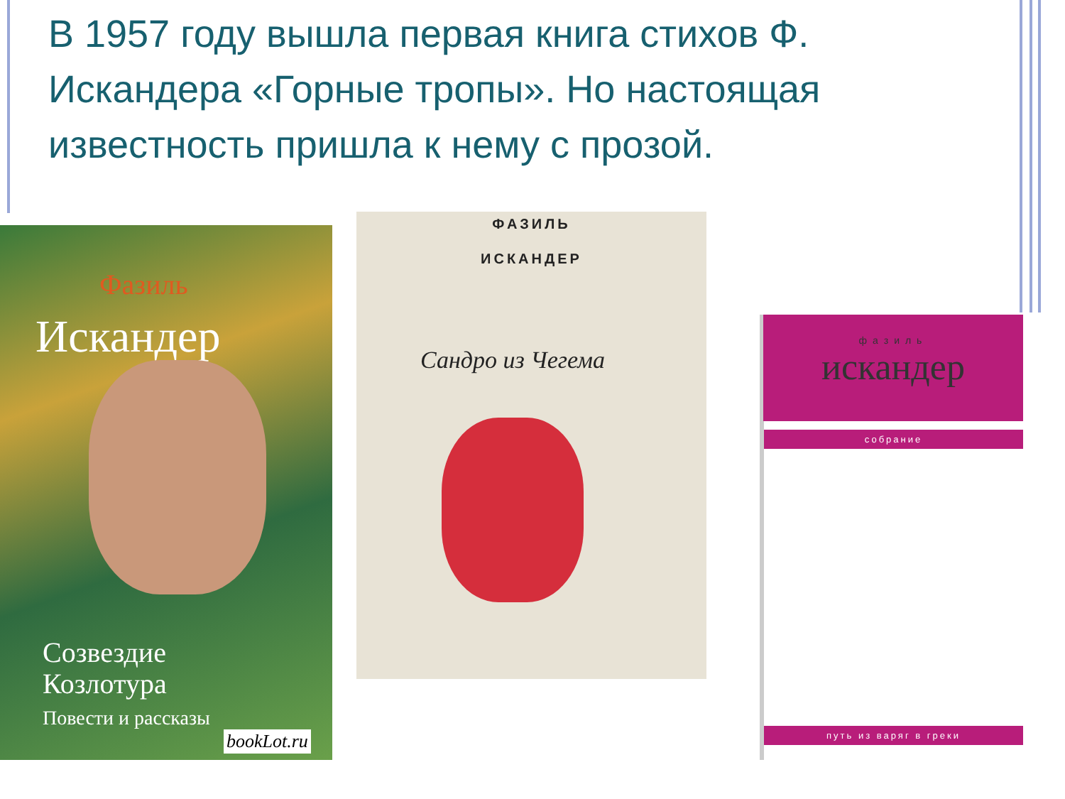В 1957 году вышла первая книга стихов Ф. Искандера «Горные тропы». Но настоящая известность пришла к нему с прозой.
Фазиль
Искандер
Созвездие
Козлотура
Повести и рассказы
bookLot.ru
ФАЗИЛЬ
ИСКАНДЕР
Сандро из Чегема
фазиль
искандер
собрание
путь из варяг в греки